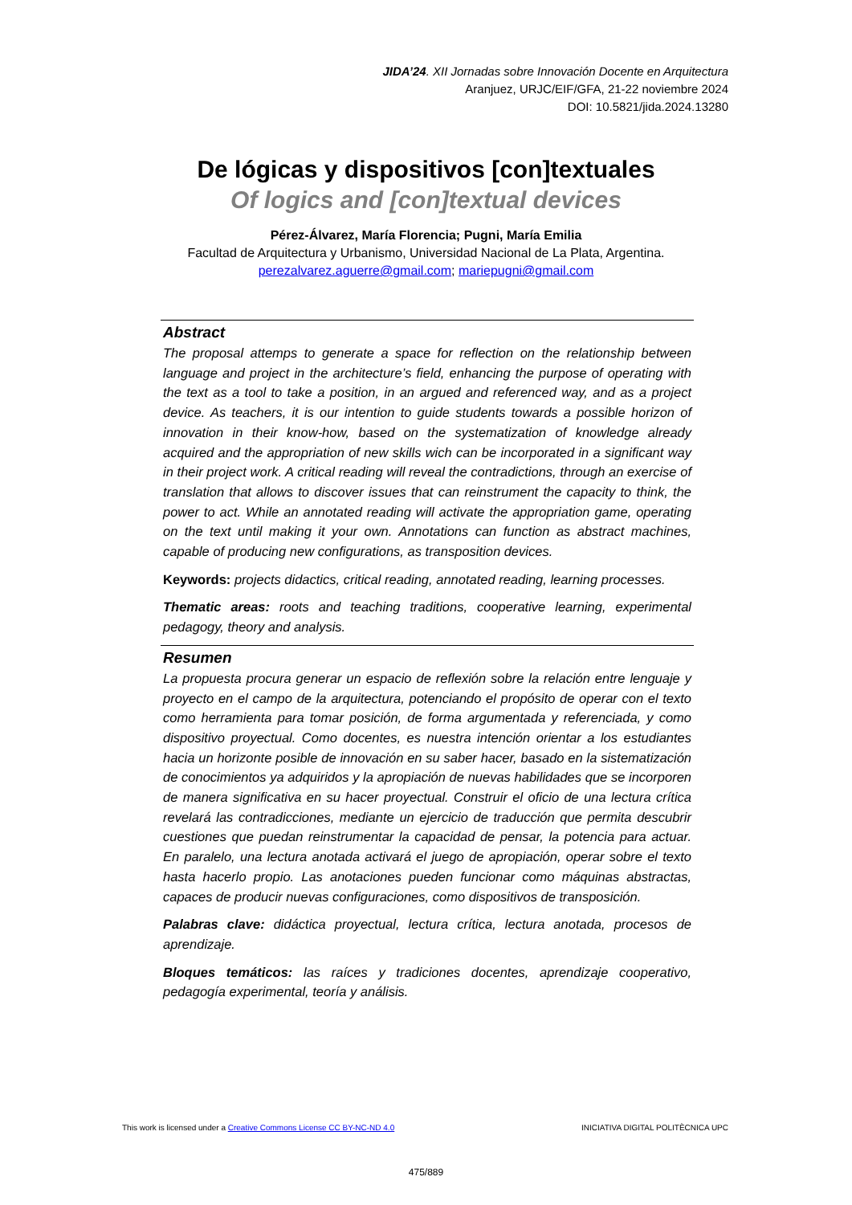JIDA’24. XII Jornadas sobre Innovación Docente en Arquitectura
Aranjuez, URJC/EIF/GFA, 21-22 noviembre 2024
DOI: 10.5821/jida.2024.13280
De lógicas y dispositivos [con]textuales
Of logics and [con]textual devices
Pérez-Álvarez, María Florencia; Pugni, María Emilia
Facultad de Arquitectura y Urbanismo, Universidad Nacional de La Plata, Argentina.
perezalvarez.aguerre@gmail.com; mariepugni@gmail.com
Abstract
The proposal attemps to generate a space for reflection on the relationship between language and project in the architecture’s field, enhancing the purpose of operating with the text as a tool to take a position, in an argued and referenced way, and as a project device. As teachers, it is our intention to guide students towards a possible horizon of innovation in their know-how, based on the systematization of knowledge already acquired and the appropriation of new skills wich can be incorporated in a significant way in their project work. A critical reading will reveal the contradictions, through an exercise of translation that allows to discover issues that can reinstrument the capacity to think, the power to act. While an annotated reading will activate the appropriation game, operating on the text until making it your own. Annotations can function as abstract machines, capable of producing new configurations, as transposition devices.
Keywords: projects didactics, critical reading, annotated reading, learning processes.
Thematic areas: roots and teaching traditions, cooperative learning, experimental pedagogy, theory and analysis.
Resumen
La propuesta procura generar un espacio de reflexión sobre la relación entre lenguaje y proyecto en el campo de la arquitectura, potenciando el propósito de operar con el texto como herramienta para tomar posición, de forma argumentada y referenciada, y como dispositivo proyectual. Como docentes, es nuestra intención orientar a los estudiantes hacia un horizonte posible de innovación en su saber hacer, basado en la sistematización de conocimientos ya adquiridos y la apropiación de nuevas habilidades que se incorporen de manera significativa en su hacer proyectual. Construir el oficio de una lectura crítica revelará las contradicciones, mediante un ejercicio de traducción que permita descubrir cuestiones que puedan reinstrumentar la capacidad de pensar, la potencia para actuar. En paralelo, una lectura anotada activará el juego de apropiación, operar sobre el texto hasta hacerlo propio. Las anotaciones pueden funcionar como máquinas abstractas, capaces de producir nuevas configuraciones, como dispositivos de transposición.
Palabras clave: didáctica proyectual, lectura crítica, lectura anotada, procesos de aprendizaje.
Bloques temáticos: las raíces y tradiciones docentes, aprendizaje cooperativo, pedagogía experimental, teoría y análisis.
This work is licensed under a Creative Commons License CC BY-NC-ND 4.0 INICIATIVA DIGITAL POLITÈCNICA UPC
475/889